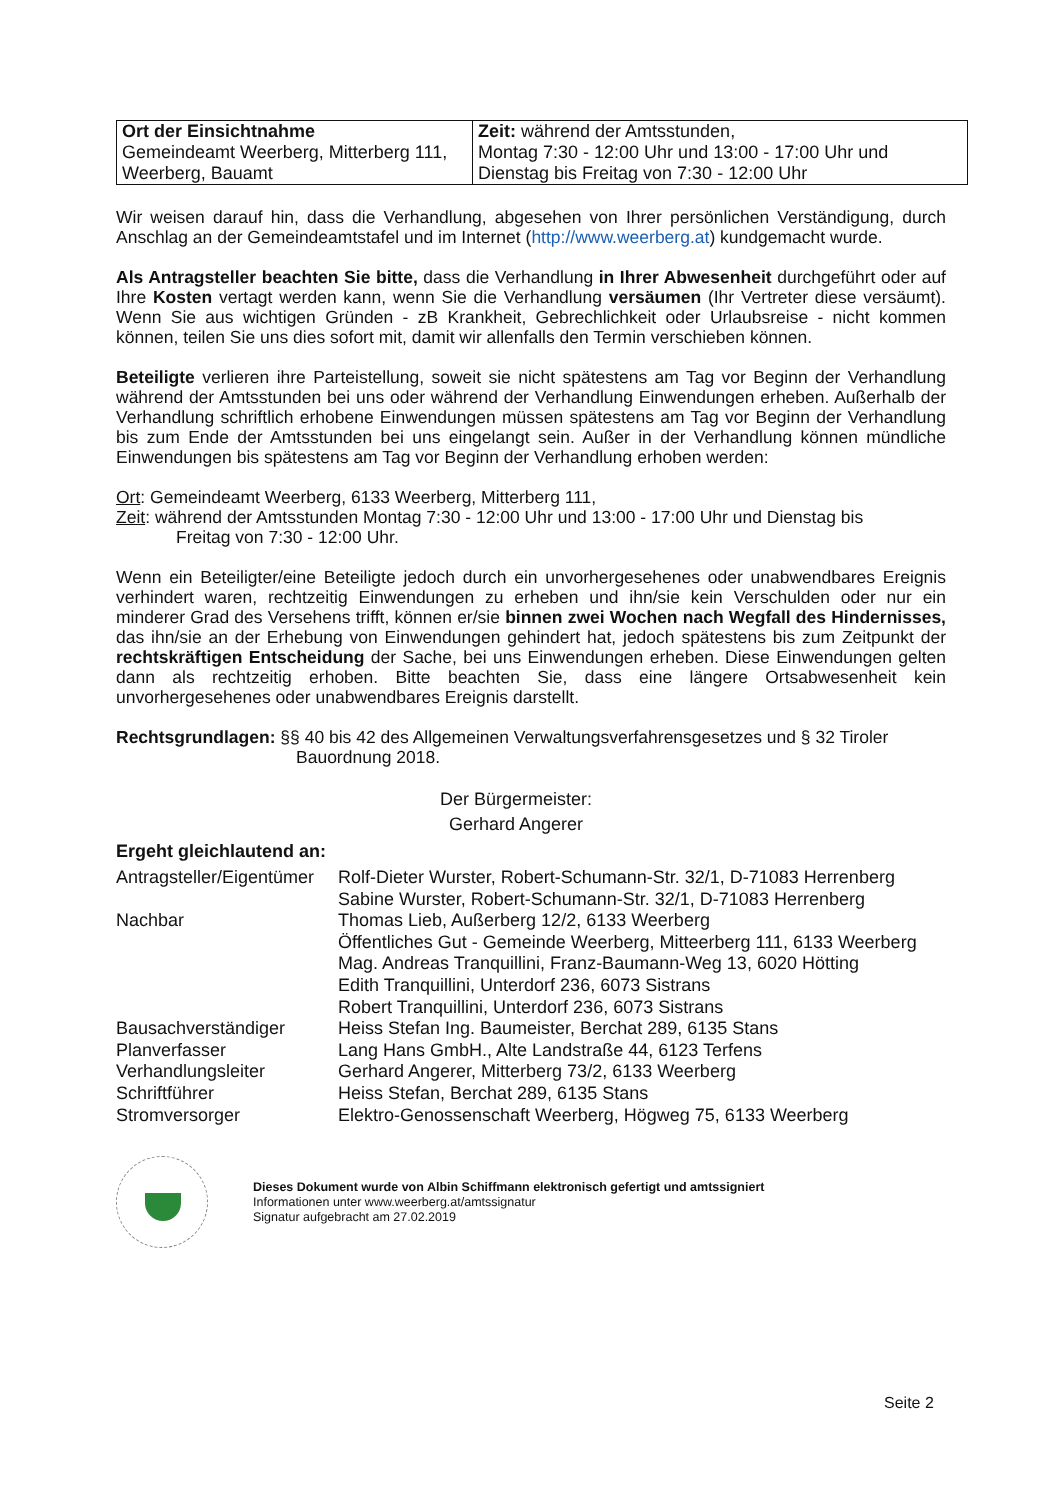| Ort der Einsichtnahme Gemeindeamt Weerberg, Mitterberg 111, Weerberg, Bauamt | Zeit: während der Amtsstunden, Montag 7:30 - 12:00 Uhr und 13:00 - 17:00 Uhr und Dienstag bis Freitag von 7:30 - 12:00 Uhr |
Wir weisen darauf hin, dass die Verhandlung, abgesehen von Ihrer persönlichen Verständigung, durch Anschlag an der Gemeindeamtstafel und im Internet (http://www.weerberg.at) kundgemacht wurde.
Als Antragsteller beachten Sie bitte, dass die Verhandlung in Ihrer Abwesenheit durchgeführt oder auf Ihre Kosten vertagt werden kann, wenn Sie die Verhandlung versäumen (Ihr Vertreter diese versäumt). Wenn Sie aus wichtigen Gründen - zB Krankheit, Gebrechlichkeit oder Urlaubsreise - nicht kommen können, teilen Sie uns dies sofort mit, damit wir allenfalls den Termin verschieben können.
Beteiligte verlieren ihre Parteistellung, soweit sie nicht spätestens am Tag vor Beginn der Verhandlung während der Amtsstunden bei uns oder während der Verhandlung Einwendungen erheben. Außerhalb der Verhandlung schriftlich erhobene Einwendungen müssen spätestens am Tag vor Beginn der Verhandlung bis zum Ende der Amtsstunden bei uns eingelangt sein. Außer in der Verhandlung können mündliche Einwendungen bis spätestens am Tag vor Beginn der Verhandlung erhoben werden:
Ort: Gemeindeamt Weerberg, 6133 Weerberg, Mitterberg 111,
Zeit: während der Amtsstunden Montag 7:30 - 12:00 Uhr und 13:00 - 17:00 Uhr und Dienstag bis
Freitag von 7:30 - 12:00 Uhr.
Wenn ein Beteiligter/eine Beteiligte jedoch durch ein unvorhergesehenes oder unabwendbares Ereignis verhindert waren, rechtzeitig Einwendungen zu erheben und ihn/sie kein Verschulden oder nur ein minderer Grad des Versehens trifft, können er/sie binnen zwei Wochen nach Wegfall des Hindernisses, das ihn/sie an der Erhebung von Einwendungen gehindert hat, jedoch spätestens bis zum Zeitpunkt der rechtskräftigen Entscheidung der Sache, bei uns Einwendungen erheben. Diese Einwendungen gelten dann als rechtzeitig erhoben. Bitte beachten Sie, dass eine längere Ortsabwesenheit kein unvorhergesehenes oder unabwendbares Ereignis darstellt.
Rechtsgrundlagen: §§ 40 bis 42 des Allgemeinen Verwaltungsverfahrensgesetzes und § 32 Tiroler
Bauordnung 2018.
Der Bürgermeister:
Gerhard Angerer
Ergeht gleichlautend an:
| Antragsteller/Eigentümer | Rolf-Dieter Wurster, Robert-Schumann-Str. 32/1, D-71083 Herrenberg |
| | Sabine Wurster, Robert-Schumann-Str. 32/1, D-71083 Herrenberg |
| Nachbar | Thomas Lieb, Außerberg 12/2, 6133 Weerberg |
| | Öffentliches Gut - Gemeinde Weerberg, Mitteerberg 111, 6133 Weerberg |
| | Mag. Andreas Tranquillini, Franz-Baumann-Weg 13, 6020 Hötting |
| | Edith Tranquillini, Unterdorf 236, 6073 Sistrans |
| | Robert Tranquillini, Unterdorf 236, 6073 Sistrans |
| Bausachverständiger | Heiss Stefan Ing. Baumeister, Berchat 289, 6135 Stans |
| Planverfasser | Lang Hans GmbH., Alte Landstraße 44, 6123 Terfens |
| Verhandlungsleiter | Gerhard Angerer, Mitterberg 73/2, 6133 Weerberg |
| Schriftführer | Heiss Stefan, Berchat 289, 6135 Stans |
| Stromversorger | Elektro-Genossenschaft Weerberg, Högweg 75, 6133 Weerberg |
Dieses Dokument wurde von Albin Schiffmann elektronisch gefertigt und amtssigniert
Informationen unter www.weerberg.at/amtssignatur
Signatur aufgebracht am 27.02.2019
Seite 2